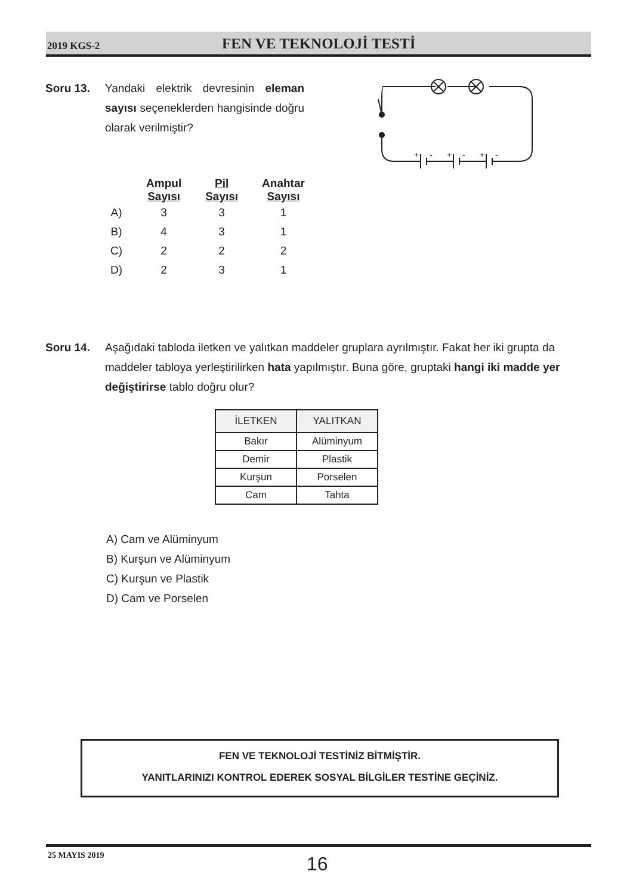2019 KGS-2 FEN VE TEKNOLOJİ TESTİ
Soru 13. Yandaki elektrik devresinin eleman sayısı seçeneklerden hangisinde doğru olarak verilmiştir?
+
-
+
-
+
-
| | Ampul Sayısı | Pil Sayısı | Anahtar Sayısı |
| A) | 3 | 3 | 1 |
| B) | 4 | 3 | 1 |
| C) | 2 | 2 | 2 |
| D) | 2 | 3 | 1 |
Soru 14. Aşağıdaki tabloda iletken ve yalıtkan maddeler gruplara ayrılmıştır. Fakat her iki grupta da maddeler tabloya yerleştirilirken hata yapılmıştır. Buna göre, gruptaki hangi iki madde yer değiştirirse tablo doğru olur?
| İLETKEN | YALITKAN |
| --- | --- |
| Bakır | Alüminyum |
| Demir | Plastik |
| Kurşun | Porselen |
| Cam | Tahta |
A) Cam ve Alüminyum
B) Kurşun ve Alüminyum
C) Kurşun ve Plastik
D) Cam ve Porselen
FEN VE TEKNOLOJİ TESTİNİZ BİTMİŞTİR.
YANITLARINIZI KONTROL EDEREK SOSYAL BİLGİLER TESTİNE GEÇİNİZ.
25 MAYIS 2019 16